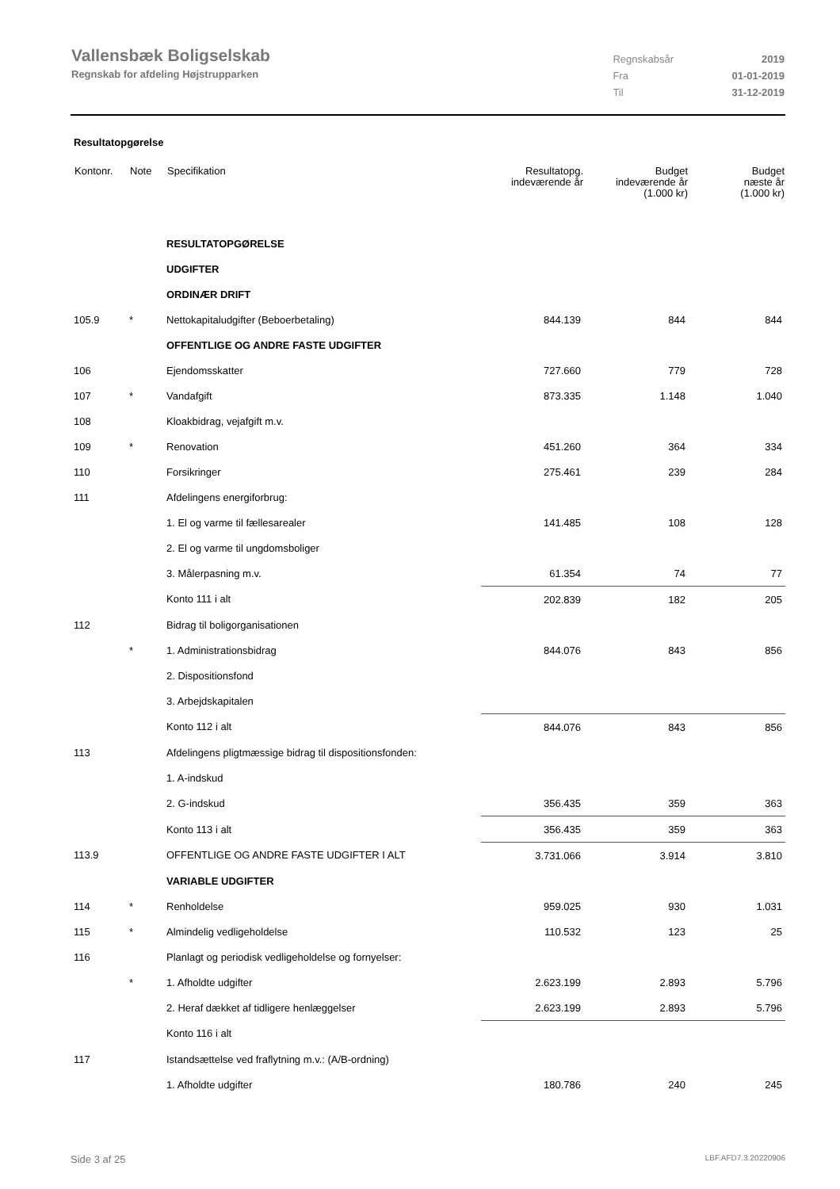Vallensbæk Boligselskab
Regnskab for afdeling Højstrupparken
| Regnskabsår | 2019 |
| Fra | 01-01-2019 |
| Til | 31-12-2019 |
Resultatopgørelse
| Kontonr. | Note | Specifikation | Resultatopg. indeværende år | Budget indeværende år (1.000 kr) | Budget næste år (1.000 kr) |
| --- | --- | --- | --- | --- | --- |
| | | RESULTATOPGØRELSE | | | |
| | | UDGIFTER | | | |
| | | ORDINÆR DRIFT | | | |
| 105.9 | * | Nettokapitaludgifter (Beboerbetaling) | 844.139 | 844 | 844 |
| | | OFFENTLIGE OG ANDRE FASTE UDGIFTER | | | |
| 106 | | Ejendomsskatter | 727.660 | 779 | 728 |
| 107 | * | Vandafgift | 873.335 | 1.148 | 1.040 |
| 108 | | Kloakbidrag, vejafgift m.v. | | | |
| 109 | * | Renovation | 451.260 | 364 | 334 |
| 110 | | Forsikringer | 275.461 | 239 | 284 |
| 111 | | Afdelingens energiforbrug: | | | |
| | | 1. El og varme til fællesarealer | 141.485 | 108 | 128 |
| | | 2. El og varme til ungdomsboliger | | | |
| | | 3. Målerpasning m.v. | 61.354 | 74 | 77 |
| | | Konto 111 i alt | 202.839 | 182 | 205 |
| 112 | | Bidrag til boligorganisationen | | | |
| | * | 1. Administrationsbidrag | 844.076 | 843 | 856 |
| | | 2. Dispositionsfond | | | |
| | | 3. Arbejdskapitalen | | | |
| | | Konto 112 i alt | 844.076 | 843 | 856 |
| 113 | | Afdelingens pligtmæssige bidrag til dispositionsfonden: | | | |
| | | 1. A-indskud | | | |
| | | 2. G-indskud | 356.435 | 359 | 363 |
| | | Konto 113 i alt | 356.435 | 359 | 363 |
| 113.9 | | OFFENTLIGE OG ANDRE FASTE UDGIFTER I ALT | 3.731.066 | 3.914 | 3.810 |
| | | VARIABLE UDGIFTER | | | |
| 114 | * | Renholdelse | 959.025 | 930 | 1.031 |
| 115 | * | Almindelig vedligeholdelse | 110.532 | 123 | 25 |
| 116 | | Planlagt og periodisk vedligeholdelse og fornyelser: | | | |
| | * | 1. Afholdte udgifter | 2.623.199 | 2.893 | 5.796 |
| | | 2. Heraf dækket af tidligere henlæggelser | 2.623.199 | 2.893 | 5.796 |
| | | Konto 116 i alt | | | |
| 117 | | Istandsættelse ved fraflytning m.v.: (A/B-ordning) | | | |
| | | 1. Afholdte udgifter | 180.786 | 240 | 245 |
Side 3 af 25 LBF.AFD7.3.20220906